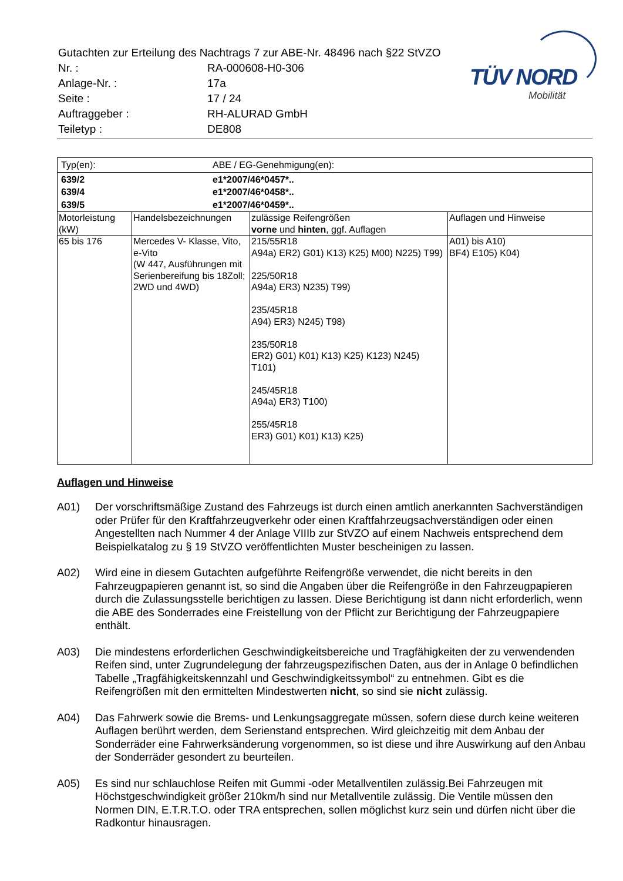| Gutachten zur Erteilung des Nachtrags 7 zur ABE-Nr. 48496 nach §22 StVZO | |
| Nr. : | RA-000608-H0-306 |
| Anlage-Nr. : | 17a |
| Seite : | 17 / 24 |
| Auftraggeber : | RH-ALURAD GmbH |
| Teiletyp : | DE808 |
TÜV NORD
Mobilität
| / Typ(en): / ABE / EG-Genehmigung(en): / | | | |
| / 639/2 / e1*2007/46*0457*.. / / 639/4 / e1*2007/46*0458*.. / / 639/5 / e1*2007/46*0459*.. / | | | |
| Motorleistung (kW) | Handelsbezeichnungen | zulässige Reifengrößen vorne und hinten , ggf. Auflagen | Auflagen und Hinweise |
| 65 bis 176 | Mercedes V- Klasse, Vito, e-Vito (W 447, Ausführungen mit Serienbereifung bis 18Zoll; 2WD und 4WD) | 215/55R18 A94a) ER2) G01) K13) K25) M00) N225) T99) 225/50R18 A94a) ER3) N235) T99) 235/45R18 A94) ER3) N245) T98) 235/50R18 ER2) G01) K01) K13) K25) K123) N245) T101) 245/45R18 A94a) ER3) T100) 255/45R18 ER3) G01) K01) K13) K25) | A01) bis A10) BF4) E105) K04) |
Auflagen und Hinweise
A01) Der vorschriftsmäßige Zustand des Fahrzeugs ist durch einen amtlich anerkannten Sachverständigen oder Prüfer für den Kraftfahrzeugverkehr oder einen Kraftfahrzeugsachverständigen oder einen Angestellten nach Nummer 4 der Anlage VIIIb zur StVZO auf einem Nachweis entsprechend dem Beispielkatalog zu § 19 StVZO veröffentlichten Muster bescheinigen zu lassen.
A02) Wird eine in diesem Gutachten aufgeführte Reifengröße verwendet, die nicht bereits in den Fahrzeugpapieren genannt ist, so sind die Angaben über die Reifengröße in den Fahrzeugpapieren durch die Zulassungsstelle berichtigen zu lassen. Diese Berichtigung ist dann nicht erforderlich, wenn die ABE des Sonderrades eine Freistellung von der Pflicht zur Berichtigung der Fahrzeugpapiere enthält.
A03) Die mindestens erforderlichen Geschwindigkeitsbereiche und Tragfähigkeiten der zu verwendenden Reifen sind, unter Zugrundelegung der fahrzeugspezifischen Daten, aus der in Anlage 0 befindlichen Tabelle „Tragfähigkeitskennzahl und Geschwindigkeitssymbol“ zu entnehmen. Gibt es die Reifengrößen mit den ermittelten Mindestwerten nicht, so sind sie nicht zulässig.
A04) Das Fahrwerk sowie die Brems- und Lenkungsaggregate müssen, sofern diese durch keine weiteren Auflagen berührt werden, dem Serienstand entsprechen. Wird gleichzeitig mit dem Anbau der Sonderräder eine Fahrwerksänderung vorgenommen, so ist diese und ihre Auswirkung auf den Anbau der Sonderräder gesondert zu beurteilen.
A05) Es sind nur schlauchlose Reifen mit Gummi -oder Metallventilen zulässig.Bei Fahrzeugen mit Höchstgeschwindigkeit größer 210km/h sind nur Metallventile zulässig. Die Ventile müssen den Normen DIN, E.T.R.T.O. oder TRA entsprechen, sollen möglichst kurz sein und dürfen nicht über die Radkontur hinausragen.